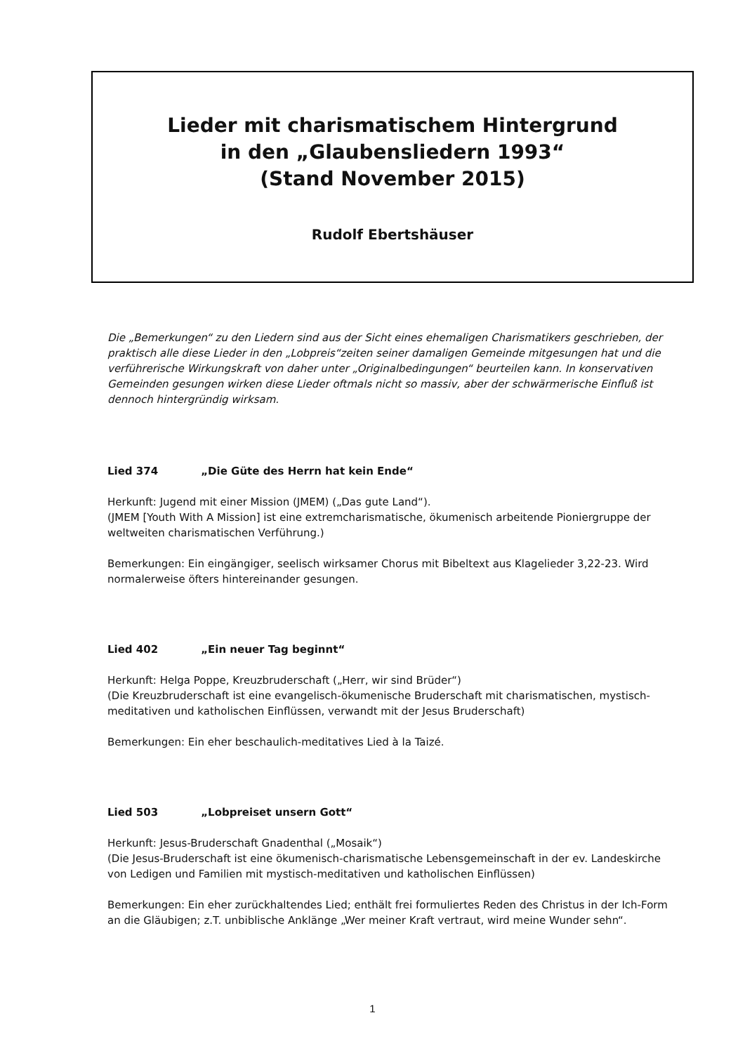Lieder mit charismatischem Hintergrund
in den „Glaubensliedern 1993“
(Stand November 2015)
Rudolf Ebertshäuser
Die „Bemerkungen“ zu den Liedern sind aus der Sicht eines ehemaligen Charismatikers geschrieben, der praktisch alle diese Lieder in den „Lobpreis“zeiten seiner damaligen Gemeinde mitgesungen hat und die verführerische Wirkungskraft von daher unter „Originalbedingungen“ beurteilen kann. In konservativen Gemeinden gesungen wirken diese Lieder oftmals nicht so massiv, aber der schwärmerische Einfluß ist dennoch hintergründig wirksam.
Lied 374 „Die Güte des Herrn hat kein Ende“
Herkunft: Jugend mit einer Mission (JMEM) („Das gute Land“).
(JMEM [Youth With A Mission] ist eine extremcharismatische, ökumenisch arbeitende Pioniergruppe der weltweiten charismatischen Verführung.)
Bemerkungen: Ein eingängiger, seelisch wirksamer Chorus mit Bibeltext aus Klagelieder 3,22-23. Wird normalerweise öfters hintereinander gesungen.
Lied 402 „Ein neuer Tag beginnt“
Herkunft: Helga Poppe, Kreuzbruderschaft („Herr, wir sind Brüder“)
(Die Kreuzbruderschaft ist eine evangelisch-ökumenische Bruderschaft mit charismatischen, mystisch-meditativen und katholischen Einflüssen, verwandt mit der Jesus Bruderschaft)
Bemerkungen: Ein eher beschaulich-meditatives Lied à la Taizé.
Lied 503 „Lobpreiset unsern Gott“
Herkunft: Jesus-Bruderschaft Gnadenthal („Mosaik“)
(Die Jesus-Bruderschaft ist eine ökumenisch-charismatische Lebensgemeinschaft in der ev. Landeskirche von Ledigen und Familien mit mystisch-meditativen und katholischen Einflüssen)
Bemerkungen: Ein eher zurückhaltendes Lied; enthält frei formuliertes Reden des Christus in der Ich-Form an die Gläubigen; z.T. unbiblische Anklänge „Wer meiner Kraft vertraut, wird meine Wunder sehn“.
1